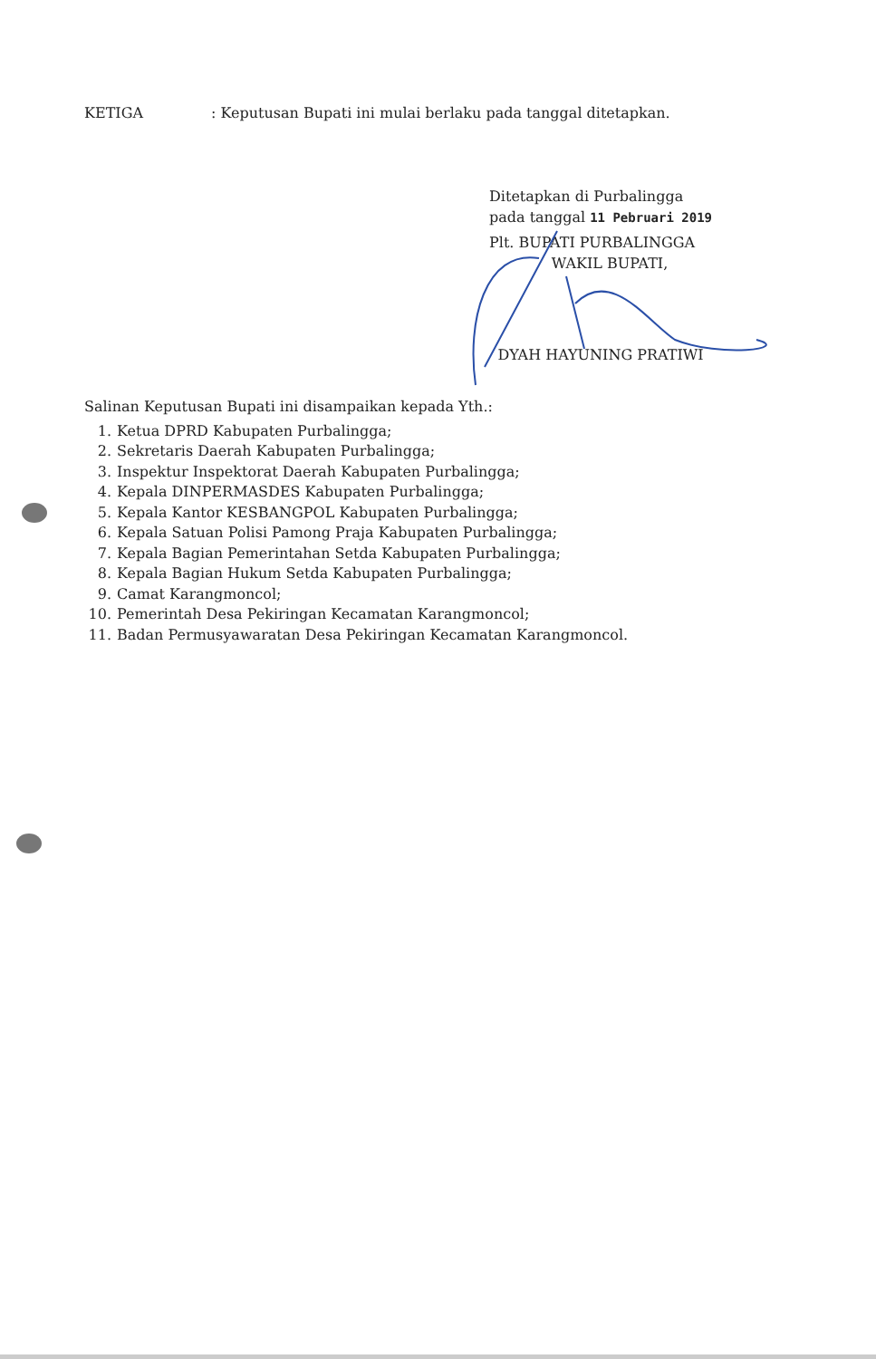KETIGA : Keputusan Bupati ini mulai berlaku pada tanggal ditetapkan.
Ditetapkan di Purbalingga
pada tanggal 11 Pebruari 2019
Plt. BUPATI PURBALINGGA
WAKIL BUPATI,
DYAH HAYUNING PRATIWI
Salinan Keputusan Bupati ini disampaikan kepada Yth.:
1. Ketua DPRD Kabupaten Purbalingga;
2. Sekretaris Daerah Kabupaten Purbalingga;
3. Inspektur Inspektorat Daerah Kabupaten Purbalingga;
4. Kepala DINPERMASDES Kabupaten Purbalingga;
5. Kepala Kantor KESBANGPOL Kabupaten Purbalingga;
6. Kepala Satuan Polisi Pamong Praja Kabupaten Purbalingga;
7. Kepala Bagian Pemerintahan Setda Kabupaten Purbalingga;
8. Kepala Bagian Hukum Setda Kabupaten Purbalingga;
9. Camat Karangmoncol;
10. Pemerintah Desa Pekiringan Kecamatan Karangmoncol;
11. Badan Permusyawaratan Desa Pekiringan Kecamatan Karangmoncol.